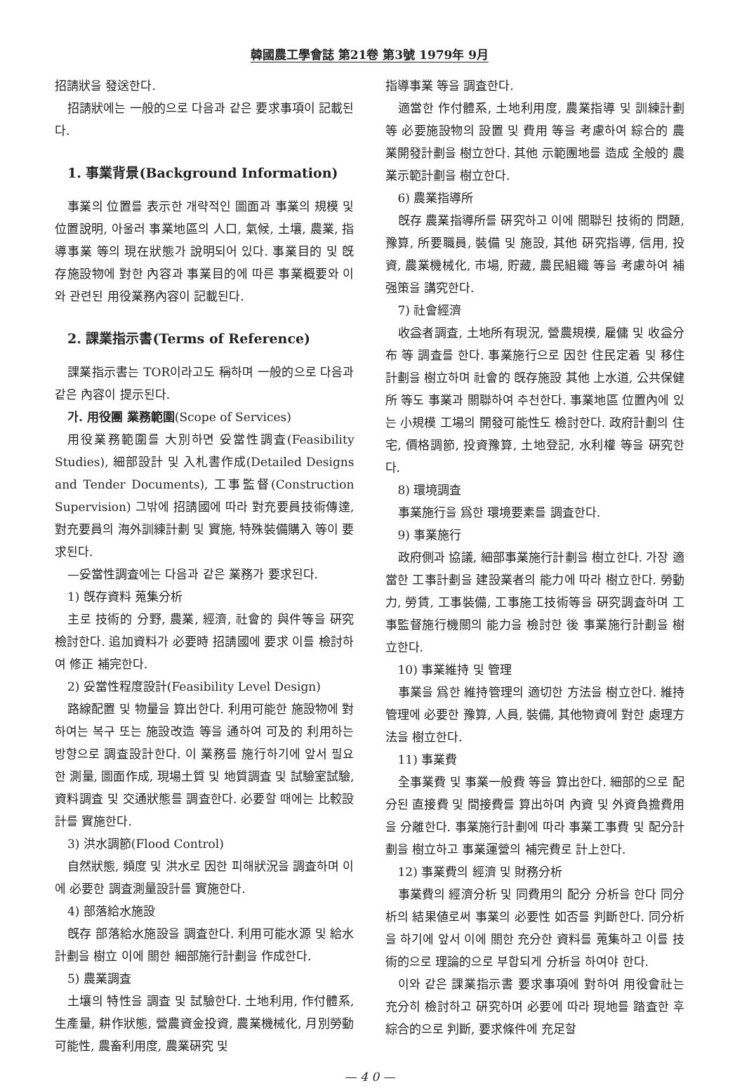韓國農工學會誌 第21卷 第3號 1979年 9月
招請狀을 發送한다.
招請狀에는 一般的으로 다음과 같은 要求事項이 記載된다.
1. 事業背景(Background Information)
事業의 位置를 表示한 개략적인 圖面과 事業의 規模 및 位置說明, 아울러 事業地區의 人口, 氣候, 土壤, 農業, 指導事業 等의 現在狀態가 說明되어 있다. 事業目的 및 旣存施設物에 對한 內容과 事業目的에 따른 事業概要와 이와 관련된 用役業務內容이 記載된다.
2. 課業指示書(Terms of Reference)
課業指示書는 TOR이라고도 稱하며 一般的으로 다음과 같은 內容이 提示된다.
가. 用役團 業務範圍(Scope of Services)
用役業務範圍를 大別하면 妥當性調査(Feasibility Studies), 細部設計 및 入札書作成(Detailed Designs and Tender Documents), 工事監督(Construction Supervision) 그밖에 招請國에 따라 對充要員技術傳達, 對充要員의 海外訓練計劃 및 實施, 特殊裝備購入 等이 要求된다.
—妥當性調査에는 다음과 같은 業務가 要求된다.
1) 旣存資料 蒐集分析
主로 技術的 分野, 農業, 經濟, 社會的 與件等을 硏究 檢討한다. 追加資料가 必要時 招請國에 要求 이를 檢討하여 修正 補完한다.
2) 妥當性程度設計(Feasibility Level Design)
路線配置 및 物量을 算出한다. 利用可能한 施設物에 對하여는 복구 또는 施設改造 等을 通하여 可及的 利用하는 방향으로 調査設計한다. 이 業務를 施行하기에 앞서 필요한 測量, 圖面作成, 現場土質 및 地質調査 및 試驗室試驗, 資料調査 및 交通狀態를 調査한다. 必要할 때에는 比較設計를 實施한다.
3) 洪水調節(Flood Control)
自然狀態, 頻度 및 洪水로 因한 피해狀況을 調査하며 이에 必要한 調査測量設計를 實施한다.
4) 部落給水施設
旣存 部落給水施設을 調査한다. 利用可能水源 및 給水計劃을 樹立 이에 關한 細部施行計劃을 作成한다.
5) 農業調査
土壤의 特性을 調査 및 試驗한다. 土地利用, 作付體系, 生產量, 耕作狀態, 營農資金投資, 農業機械化, 月別勞動可能性, 農畜利用度, 農業硏究 및
指導事業 等을 調査한다.
適當한 作付體系, 土地利用度, 農業指導 및 訓練計劃 等 必要施設物의 設置 및 費用 等을 考慮하여 綜合的 農業開發計劃을 樹立한다. 其他 示範團地를 造成 全般的 農業示範計劃을 樹立한다.
6) 農業指導所
旣存 農業指導所를 硏究하고 이에 關聯된 技術的 問題, 豫算, 所要職員, 裝備 및 施設, 其他 硏究指導, 信用, 投資, 農業機械化, 市場, 貯藏, 農民組織 等을 考慮하여 補强策을 講究한다.
7) 社會經濟
收益者調査, 土地所有現況, 營農規模, 雇傭 및 收益分布 等 調査를 한다. 事業施行으로 因한 住民定着 및 移住計劃을 樹立하며 社會的 旣存施設 其他 上水道, 公共保健所 等도 事業과 關聯하여 추천한다. 事業地區 位置內에 있는 小規模 工場의 開發可能性도 檢討한다. 政府計劃의 住宅, 價格調節, 投資豫算, 土地登記, 水利權 等을 硏究한다.
8) 環境調査
事業施行을 爲한 環境要素를 調査한다.
9) 事業施行
政府側과 協議, 細部事業施行計劃을 樹立한다. 가장 適當한 工事計劃을 建設業者의 能力에 따라 樹立한다. 勞動力, 勞賃, 工事裝備, 工事施工技術等을 硏究調査하며 工事監督施行機關의 能力을 檢討한 後 事業施行計劃을 樹立한다.
10) 事業維持 및 管理
事業을 爲한 維持管理의 適切한 方法을 樹立한다. 維持管理에 必要한 豫算, 人員, 裝備, 其他物資에 對한 處理方法을 樹立한다.
11) 事業費
全事業費 및 事業一般費 等을 算出한다. 細部的으로 配分된 直接費 및 間接費를 算出하며 內資 및 外資負擔費用을 分離한다. 事業施行計劃에 따라 事業工事費 및 配分計劃을 樹立하고 事業運營의 補完費로 計上한다.
12) 事業費의 經濟 및 財務分析
事業費의 經濟分析 및 同費用의 配分 分析을 한다 同分析의 結果値로써 事業의 必要性 如否를 判斷한다. 同分析을 하기에 앞서 이에 關한 充分한 資料를 蒐集하고 이를 技術的으로 理論的으로 부합되게 分析을 하여야 한다.
이와 같은 課業指示書 要求事項에 對하여 用役會社는 充分히 檢討하고 硏究하며 必要에 따라 現地를 踏査한 후 綜合的으로 判斷, 要求條件에 充足할
— 4 0 —